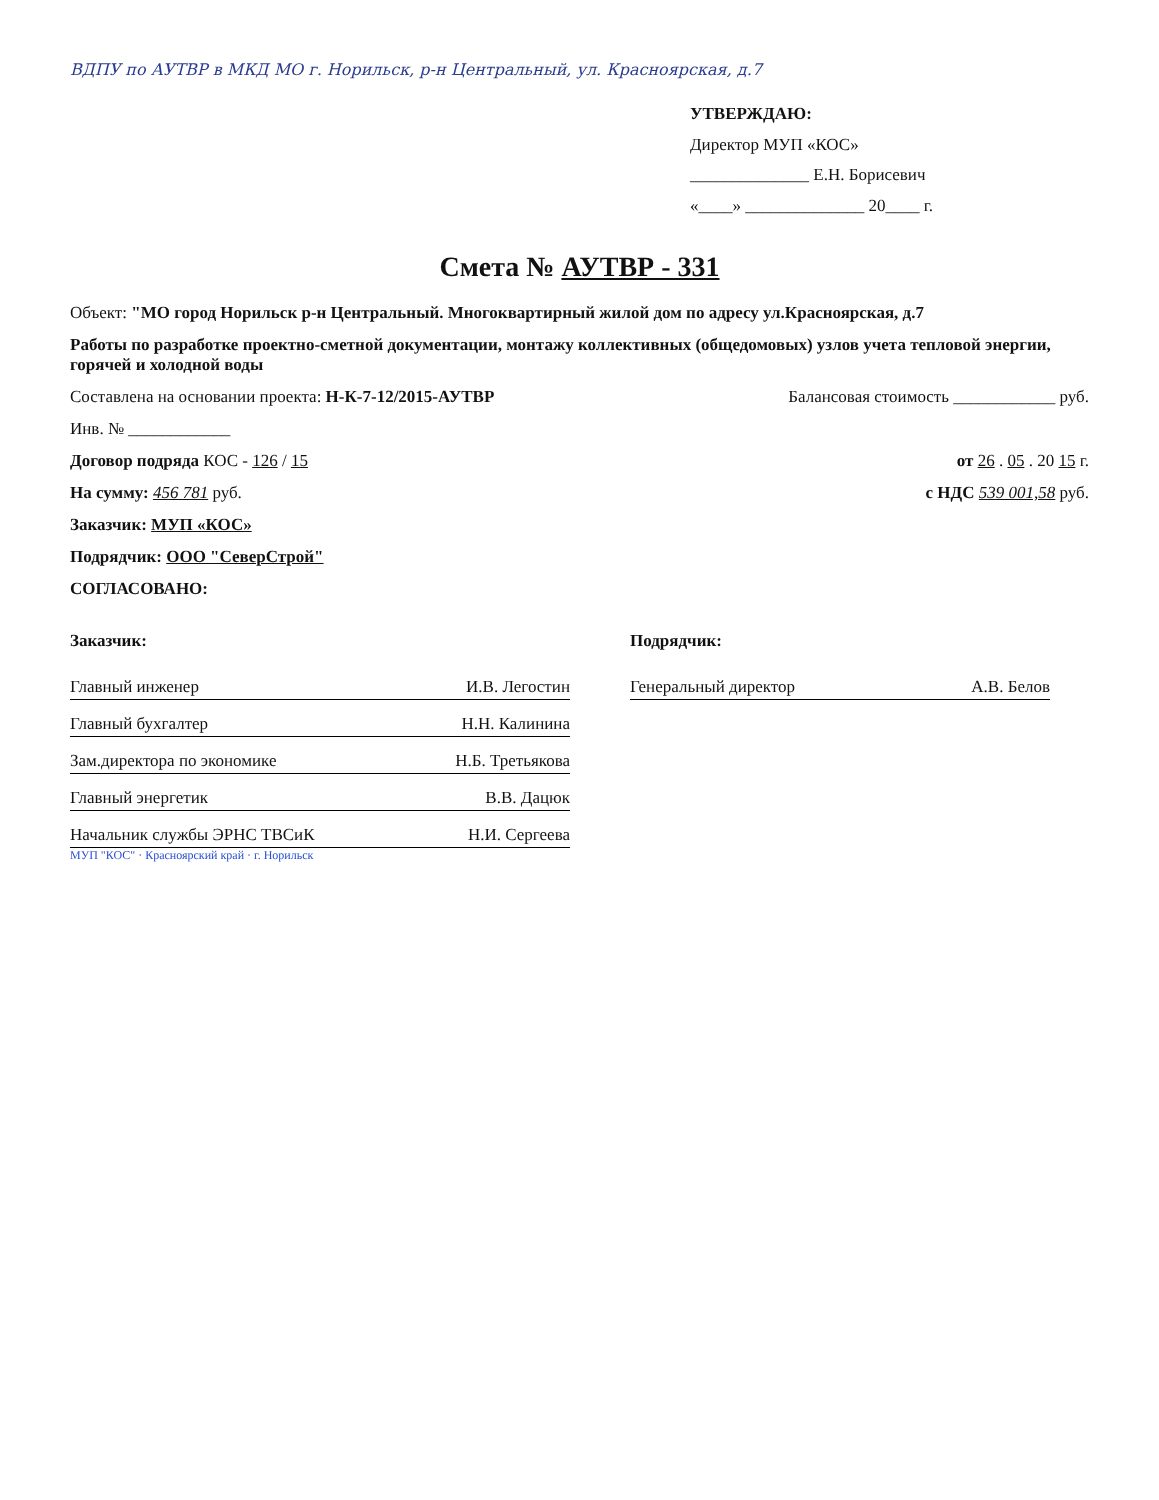ВДПУ по АУТВР в МКД МО г. Норильск, р-н Центральный, ул. Красноярская, д.7
УТВЕРЖДАЮ:
Директор МУП «КОС»
______________ Е.Н. Борисевич
«____» ______________ 20____ г.
Смета № АУТВР - 331
Объект: "МО город Норильск р-н Центральный. Многоквартирный жилой дом по адресу ул.Красноярская, д.7
Работы по разработке проектно-сметной документации, монтажу коллективных (общедомовых) узлов учета тепловой энергии, горячей и холодной воды
Составлена на основании проекта: Н-К-7-12/2015-АУТВР Балансовая стоимость ____________ руб.
Инв. № ____________
Договор подряда КОС - 126 / 15 от 26 . 05 . 20 15 г.
На сумму: 456 781 руб. с НДС 539 001,58 руб.
Заказчик: МУП «КОС»
Подрядчик: ООО "СеверСтрой"
СОГЛАСОВАНО:
Заказчик:
Главный инженер И.В. Легостин
Главный бухгалтер Н.Н. Калинина
Зам.директора по экономике Н.Б. Третьякова
Главный энергетик В.В. Дацюк
Начальник службы ЭРНС ТВСиК Н.И. Сергеева
МУП "КОС" · Красноярский край · г. Норильск
Подрядчик:
Генеральный директор А.В. Белов